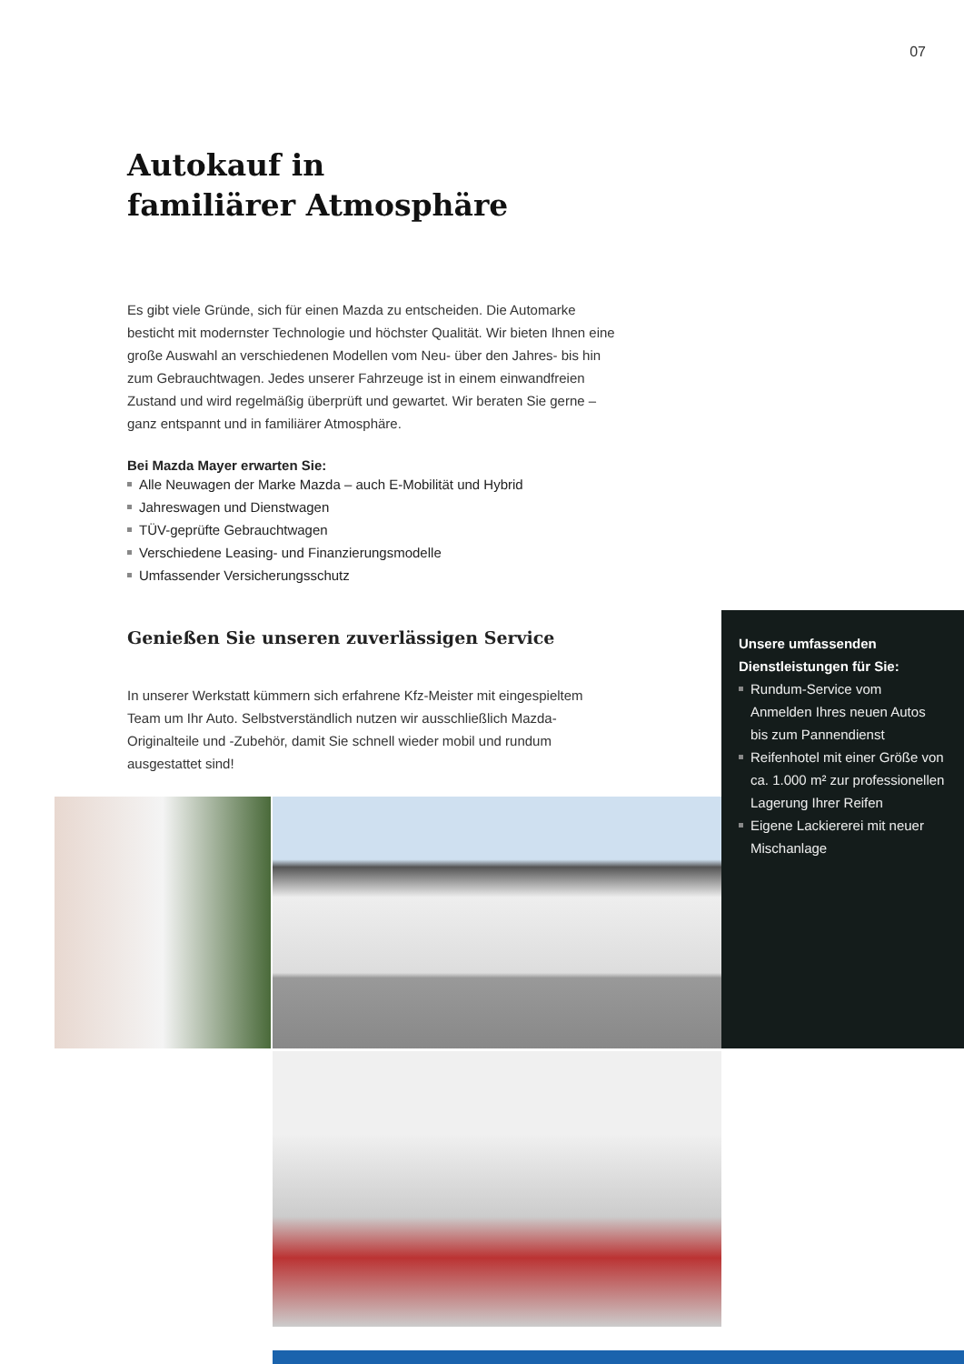07
Autokauf in
familiärer Atmosphäre
Es gibt viele Gründe, sich für einen Mazda zu entscheiden. Die Automarke besticht mit modernster Technologie und höchster Qualität. Wir bieten Ihnen eine große Auswahl an verschiedenen Modellen vom Neu- über den Jahres- bis hin zum Gebrauchtwagen. Jedes unserer Fahrzeuge ist in einem einwandfreien Zustand und wird regelmäßig überprüft und gewartet. Wir beraten Sie gerne – ganz entspannt und in familiärer Atmosphäre.
Bei Mazda Mayer erwarten Sie:
Alle Neuwagen der Marke Mazda – auch E-Mobilität und Hybrid
Jahreswagen und Dienstwagen
TÜV-geprüfte Gebrauchtwagen
Verschiedene Leasing- und Finanzierungsmodelle
Umfassender Versicherungsschutz
Genießen Sie unseren zuverlässigen Service
In unserer Werkstatt kümmern sich erfahrene Kfz-Meister mit eingespieltem Team um Ihr Auto. Selbstverständlich nutzen wir ausschließlich Mazda-Originalteile und -Zubehör, damit Sie schnell wieder mobil und rundum ausgestattet sind!
Unsere umfassenden
Dienstleistungen für Sie:
Rundum-Service vom Anmelden Ihres neuen Autos bis zum Pannendienst
Reifenhotel mit einer Größe von ca. 1.000 m² zur professionellen Lagerung Ihrer Reifen
Eigene Lackiererei mit neuer Mischanlage